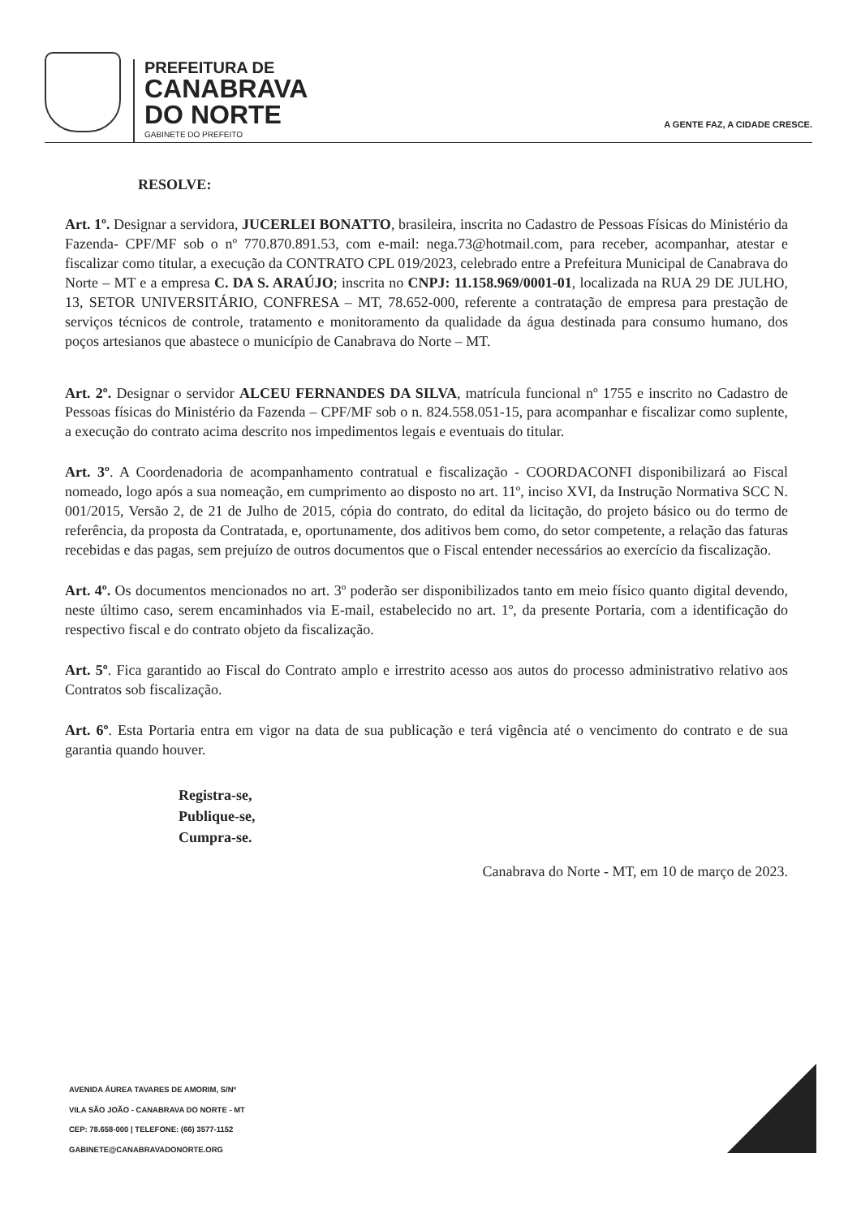PREFEITURA DE
CANABRAVA
DO NORTE
GABINETE DO PREFEITO
A GENTE FAZ, A CIDADE CRESCE.
RESOLVE:
Art. 1º. Designar a servidora, JUCERLEI BONATTO, brasileira, inscrita no Cadastro de Pessoas Físicas do Ministério da Fazenda- CPF/MF sob o nº 770.870.891.53, com e-mail: nega.73@hotmail.com, para receber, acompanhar, atestar e fiscalizar como titular, a execução da CONTRATO CPL 019/2023, celebrado entre a Prefeitura Municipal de Canabrava do Norte – MT e a empresa C. DA S. ARAÚJO; inscrita no CNPJ: 11.158.969/0001-01, localizada na RUA 29 DE JULHO, 13, SETOR UNIVERSITÁRIO, CONFRESA – MT, 78.652-000, referente a contratação de empresa para prestação de serviços técnicos de controle, tratamento e monitoramento da qualidade da água destinada para consumo humano, dos poços artesianos que abastece o município de Canabrava do Norte – MT.
Art. 2º. Designar o servidor ALCEU FERNANDES DA SILVA, matrícula funcional nº 1755 e inscrito no Cadastro de Pessoas físicas do Ministério da Fazenda – CPF/MF sob o n. 824.558.051-15, para acompanhar e fiscalizar como suplente, a execução do contrato acima descrito nos impedimentos legais e eventuais do titular.
Art. 3º. A Coordenadoria de acompanhamento contratual e fiscalização - COORDACONFI disponibilizará ao Fiscal nomeado, logo após a sua nomeação, em cumprimento ao disposto no art. 11º, inciso XVI, da Instrução Normativa SCC N. 001/2015, Versão 2, de 21 de Julho de 2015, cópia do contrato, do edital da licitação, do projeto básico ou do termo de referência, da proposta da Contratada, e, oportunamente, dos aditivos bem como, do setor competente, a relação das faturas recebidas e das pagas, sem prejuízo de outros documentos que o Fiscal entender necessários ao exercício da fiscalização.
Art. 4º. Os documentos mencionados no art. 3º poderão ser disponibilizados tanto em meio físico quanto digital devendo, neste último caso, serem encaminhados via E-mail, estabelecido no art. 1º, da presente Portaria, com a identificação do respectivo fiscal e do contrato objeto da fiscalização.
Art. 5º. Fica garantido ao Fiscal do Contrato amplo e irrestrito acesso aos autos do processo administrativo relativo aos Contratos sob fiscalização.
Art. 6º. Esta Portaria entra em vigor na data de sua publicação e terá vigência até o vencimento do contrato e de sua garantia quando houver.
Registra-se,
Publique-se,
Cumpra-se.
Canabrava do Norte - MT, em 10 de março de 2023.
AVENIDA ÁUREA TAVARES DE AMORIM, S/Nº
VILA SÃO JOÃO - CANABRAVA DO NORTE - MT
CEP: 78.658-000 | TELEFONE: (66) 3577-1152
GABINETE@CANABRAVADONORTE.ORG